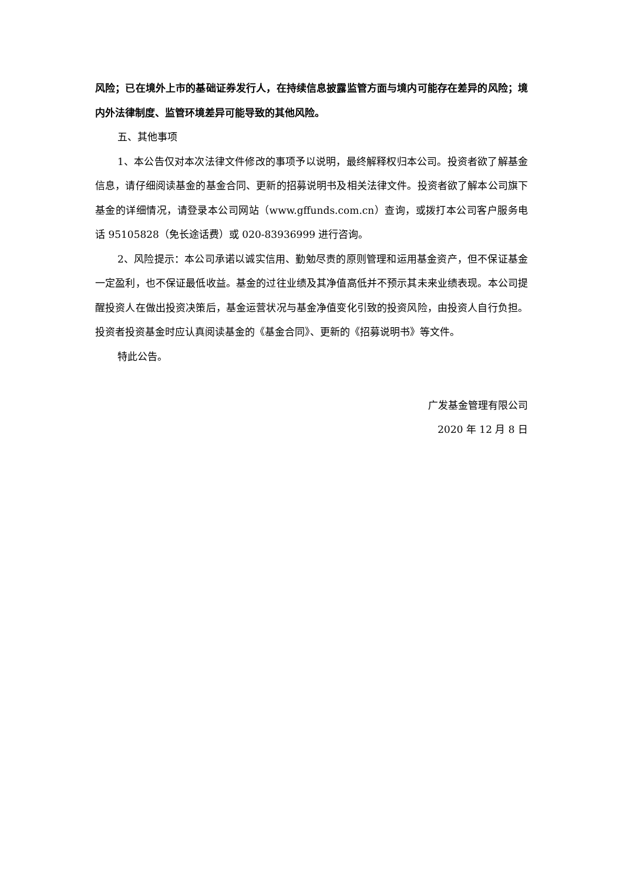风险；已在境外上市的基础证券发行人，在持续信息披露监管方面与境内可能存在差异的风险；境内外法律制度、监管环境差异可能导致的其他风险。
五、其他事项
1、本公告仅对本次法律文件修改的事项予以说明，最终解释权归本公司。投资者欲了解基金信息，请仔细阅读基金的基金合同、更新的招募说明书及相关法律文件。投资者欲了解本公司旗下基金的详细情况，请登录本公司网站（www.gffunds.com.cn）查询，或拨打本公司客户服务电话 95105828（免长途话费）或 020-83936999 进行咨询。
2、风险提示：本公司承诺以诚实信用、勤勉尽责的原则管理和运用基金资产，但不保证基金一定盈利，也不保证最低收益。基金的过往业绩及其净值高低并不预示其未来业绩表现。本公司提醒投资人在做出投资决策后，基金运营状况与基金净值变化引致的投资风险，由投资人自行负担。投资者投资基金时应认真阅读基金的《基金合同》、更新的《招募说明书》等文件。
特此公告。
广发基金管理有限公司
2020 年 12 月 8 日